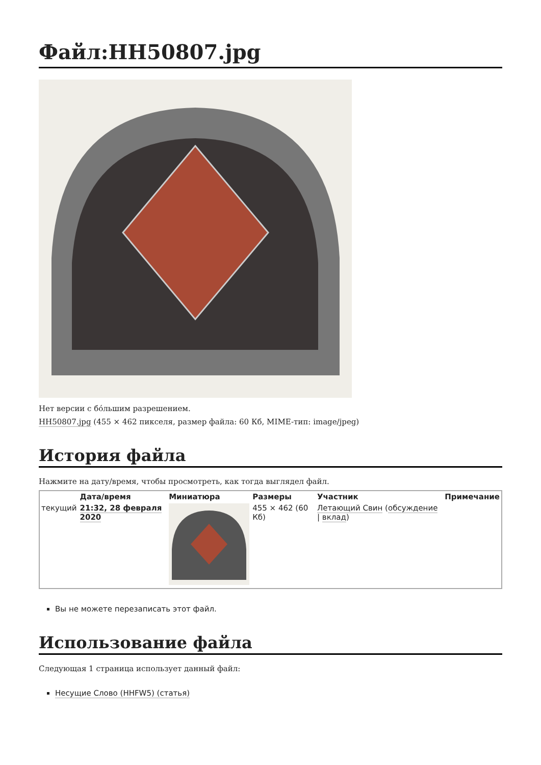Файл:HH50807.jpg
Нет версии с бо́льшим разрешением.
HH50807.jpg (455 × 462 пикселя, размер файла: 60 Кб, MIME-тип: image/jpeg)
История файла
Нажмите на дату/время, чтобы просмотреть, как тогда выглядел файл.
| | Дата/время | Миниатюра | Размеры | Участник | Примечание |
| --- | --- | --- | --- | --- | --- |
| текущий | 21:32, 28 февраля 2020 | | 455 × 462 (60 Кб) | Летающий Свин ( обсуждение / вклад ) | |
Вы не можете перезаписать этот файл.
Использование файла
Следующая 1 страница использует данный файл:
Несущие Слово (HHFW5) (статья)